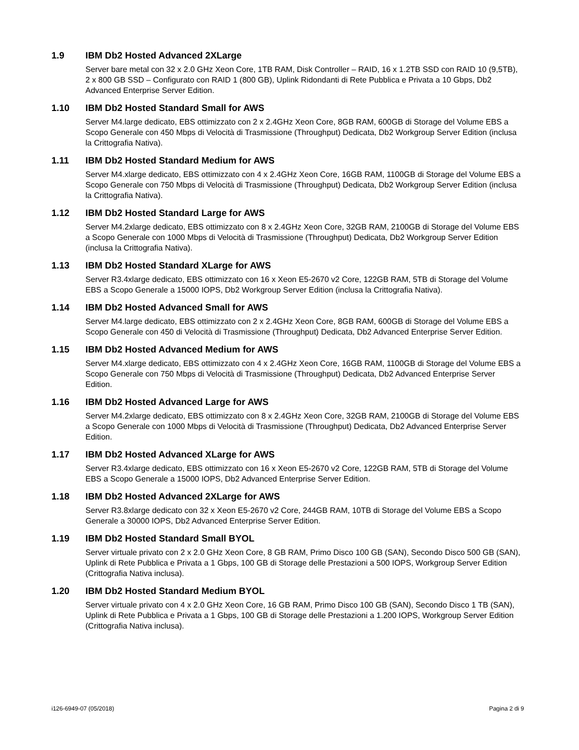1.9 IBM Db2 Hosted Advanced 2XLarge
Server bare metal con 32 x 2.0 GHz Xeon Core, 1TB RAM, Disk Controller – RAID, 16 x 1.2TB SSD con RAID 10 (9,5TB), 2 x 800 GB SSD – Configurato con RAID 1 (800 GB), Uplink Ridondanti di Rete Pubblica e Privata a 10 Gbps, Db2 Advanced Enterprise Server Edition.
1.10 IBM Db2 Hosted Standard Small for AWS
Server M4.large dedicato, EBS ottimizzato con 2 x 2.4GHz Xeon Core, 8GB RAM, 600GB di Storage del Volume EBS a Scopo Generale con 450 Mbps di Velocità di Trasmissione (Throughput) Dedicata, Db2 Workgroup Server Edition (inclusa la Crittografia Nativa).
1.11 IBM Db2 Hosted Standard Medium for AWS
Server M4.xlarge dedicato, EBS ottimizzato con 4 x 2.4GHz Xeon Core, 16GB RAM, 1100GB di Storage del Volume EBS a Scopo Generale con 750 Mbps di Velocità di Trasmissione (Throughput) Dedicata, Db2 Workgroup Server Edition (inclusa la Crittografia Nativa).
1.12 IBM Db2 Hosted Standard Large for AWS
Server M4.2xlarge dedicato, EBS ottimizzato con 8 x 2.4GHz Xeon Core, 32GB RAM, 2100GB di Storage del Volume EBS a Scopo Generale con 1000 Mbps di Velocità di Trasmissione (Throughput) Dedicata, Db2 Workgroup Server Edition (inclusa la Crittografia Nativa).
1.13 IBM Db2 Hosted Standard XLarge for AWS
Server R3.4xlarge dedicato, EBS ottimizzato con 16 x Xeon E5-2670 v2 Core, 122GB RAM, 5TB di Storage del Volume EBS a Scopo Generale a 15000 IOPS, Db2 Workgroup Server Edition (inclusa la Crittografia Nativa).
1.14 IBM Db2 Hosted Advanced Small for AWS
Server M4.large dedicato, EBS ottimizzato con 2 x 2.4GHz Xeon Core, 8GB RAM, 600GB di Storage del Volume EBS a Scopo Generale con 450 di Velocità di Trasmissione (Throughput) Dedicata, Db2 Advanced Enterprise Server Edition.
1.15 IBM Db2 Hosted Advanced Medium for AWS
Server M4.xlarge dedicato, EBS ottimizzato con 4 x 2.4GHz Xeon Core, 16GB RAM, 1100GB di Storage del Volume EBS a Scopo Generale con 750 Mbps di Velocità di Trasmissione (Throughput) Dedicata, Db2 Advanced Enterprise Server Edition.
1.16 IBM Db2 Hosted Advanced Large for AWS
Server M4.2xlarge dedicato, EBS ottimizzato con 8 x 2.4GHz Xeon Core, 32GB RAM, 2100GB di Storage del Volume EBS a Scopo Generale con 1000 Mbps di Velocità di Trasmissione (Throughput) Dedicata, Db2 Advanced Enterprise Server Edition.
1.17 IBM Db2 Hosted Advanced XLarge for AWS
Server R3.4xlarge dedicato, EBS ottimizzato con 16 x Xeon E5-2670 v2 Core, 122GB RAM, 5TB di Storage del Volume EBS a Scopo Generale a 15000 IOPS, Db2 Advanced Enterprise Server Edition.
1.18 IBM Db2 Hosted Advanced 2XLarge for AWS
Server R3.8xlarge dedicato con 32 x Xeon E5-2670 v2 Core, 244GB RAM, 10TB di Storage del Volume EBS a Scopo Generale a 30000 IOPS, Db2 Advanced Enterprise Server Edition.
1.19 IBM Db2 Hosted Standard Small BYOL
Server virtuale privato con 2 x 2.0 GHz Xeon Core, 8 GB RAM, Primo Disco 100 GB (SAN), Secondo Disco 500 GB (SAN), Uplink di Rete Pubblica e Privata a 1 Gbps, 100 GB di Storage delle Prestazioni a 500 IOPS, Workgroup Server Edition (Crittografia Nativa inclusa).
1.20 IBM Db2 Hosted Standard Medium BYOL
Server virtuale privato con 4 x 2.0 GHz Xeon Core, 16 GB RAM, Primo Disco 100 GB (SAN), Secondo Disco 1 TB (SAN), Uplink di Rete Pubblica e Privata a 1 Gbps, 100 GB di Storage delle Prestazioni a 1.200 IOPS, Workgroup Server Edition (Crittografia Nativa inclusa).
i126-6949-07 (05/2018) Pagina 2 di 9